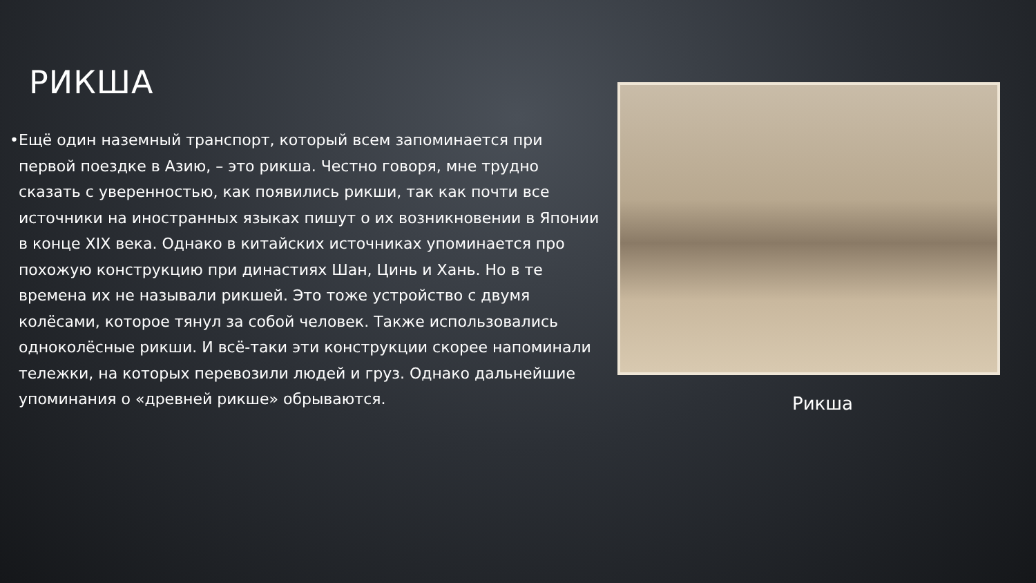РИКША
• Ещё один наземный транспорт, который всем запоминается при первой поездке в Азию, – это рикша. Честно говоря, мне трудно сказать с уверенностью, как появились рикши, так как почти все источники на иностранных языках пишут о их возникновении в Японии в конце XIX века. Однако в китайских источниках упоминается про похожую конструкцию при династиях Шан, Цинь и Хань. Но в те времена их не называли рикшей. Это тоже устройство с двумя колёсами, которое тянул за собой человек. Также использовались одноколёсные рикши. И всё-таки эти конструкции скорее напоминали тележки, на которых перевозили людей и груз. Однако дальнейшие упоминания о «древней рикше» обрываются.
Рикша